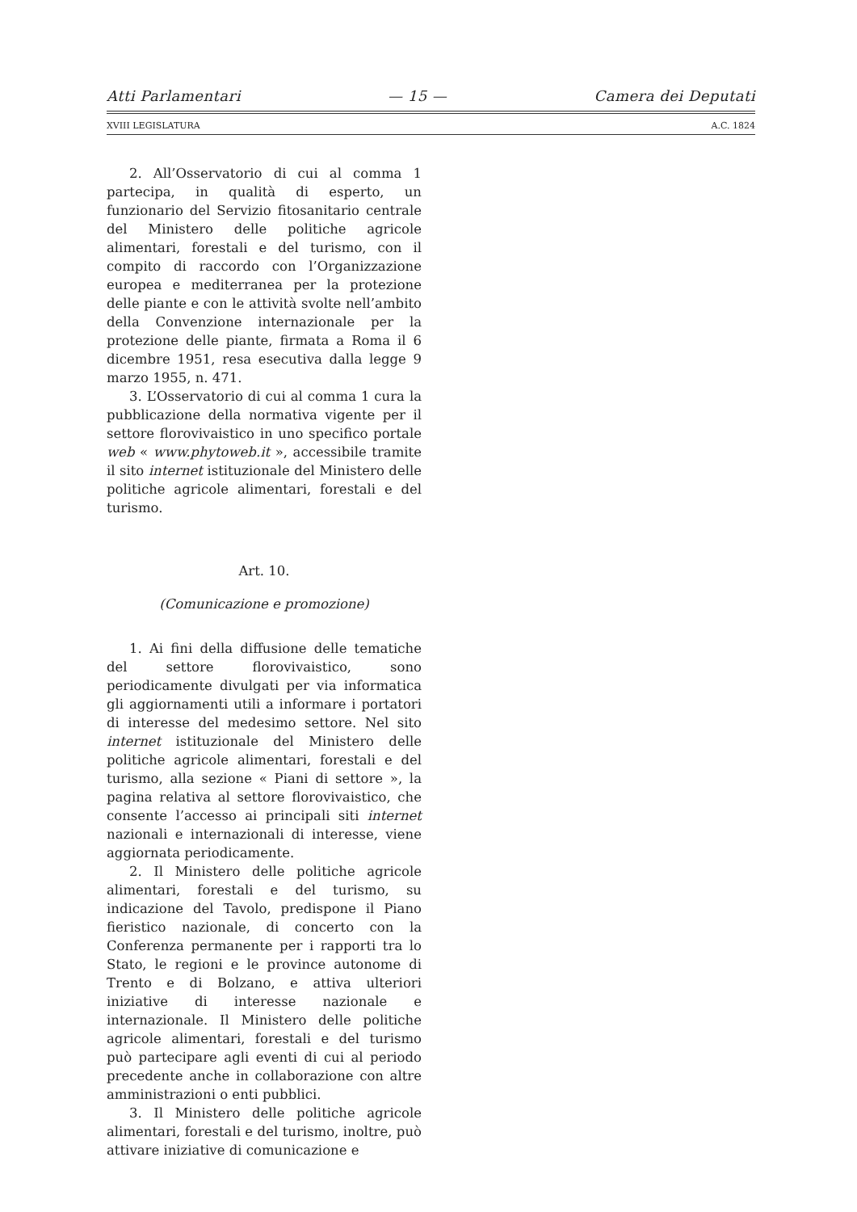Atti Parlamentari — 15 — Camera dei Deputati
XVIII LEGISLATURA A.C. 1824
2. All’Osservatorio di cui al comma 1 partecipa, in qualità di esperto, un funzionario del Servizio fitosanitario centrale del Ministero delle politiche agricole alimentari, forestali e del turismo, con il compito di raccordo con l’Organizzazione europea e mediterranea per la protezione delle piante e con le attività svolte nell’ambito della Convenzione internazionale per la protezione delle piante, firmata a Roma il 6 dicembre 1951, resa esecutiva dalla legge 9 marzo 1955, n. 471.
3. L’Osservatorio di cui al comma 1 cura la pubblicazione della normativa vigente per il settore florovivaistico in uno specifico portale web « www.phytoweb.it », accessibile tramite il sito internet istituzionale del Ministero delle politiche agricole alimentari, forestali e del turismo.
Art. 10.
(Comunicazione e promozione)
1. Ai fini della diffusione delle tematiche del settore florovivaistico, sono periodicamente divulgati per via informatica gli aggiornamenti utili a informare i portatori di interesse del medesimo settore. Nel sito internet istituzionale del Ministero delle politiche agricole alimentari, forestali e del turismo, alla sezione « Piani di settore », la pagina relativa al settore florovivaistico, che consente l’accesso ai principali siti internet nazionali e internazionali di interesse, viene aggiornata periodicamente.
2. Il Ministero delle politiche agricole alimentari, forestali e del turismo, su indicazione del Tavolo, predispone il Piano fieristico nazionale, di concerto con la Conferenza permanente per i rapporti tra lo Stato, le regioni e le province autonome di Trento e di Bolzano, e attiva ulteriori iniziative di interesse nazionale e internazionale. Il Ministero delle politiche agricole alimentari, forestali e del turismo può partecipare agli eventi di cui al periodo precedente anche in collaborazione con altre amministrazioni o enti pubblici.
3. Il Ministero delle politiche agricole alimentari, forestali e del turismo, inoltre, può attivare iniziative di comunicazione e